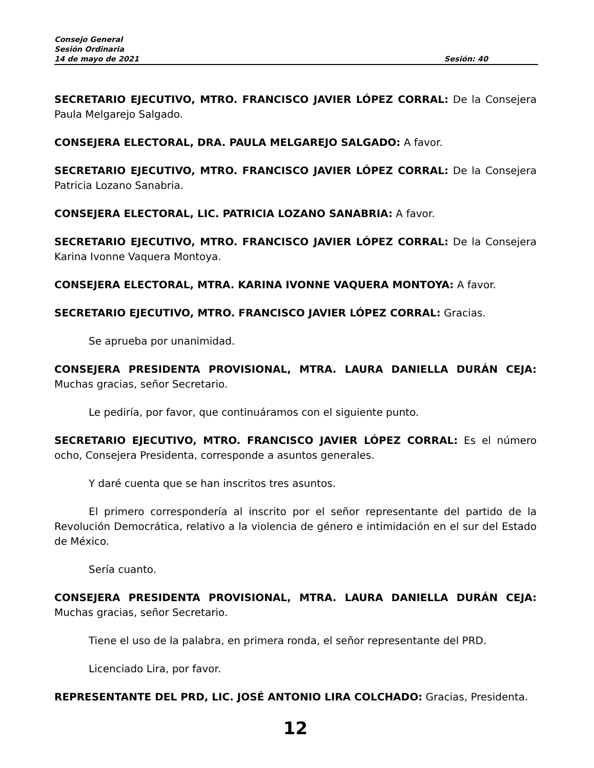Consejo General
Sesión Ordinaria
14 de mayo de 2021 Sesión: 40
SECRETARIO EJECUTIVO, MTRO. FRANCISCO JAVIER LÓPEZ CORRAL: De la Consejera Paula Melgarejo Salgado.
CONSEJERA ELECTORAL, DRA. PAULA MELGAREJO SALGADO: A favor.
SECRETARIO EJECUTIVO, MTRO. FRANCISCO JAVIER LÓPEZ CORRAL: De la Consejera Patricia Lozano Sanabria.
CONSEJERA ELECTORAL, LIC. PATRICIA LOZANO SANABRIA: A favor.
SECRETARIO EJECUTIVO, MTRO. FRANCISCO JAVIER LÓPEZ CORRAL: De la Consejera Karina Ivonne Vaquera Montoya.
CONSEJERA ELECTORAL, MTRA. KARINA IVONNE VAQUERA MONTOYA: A favor.
SECRETARIO EJECUTIVO, MTRO. FRANCISCO JAVIER LÓPEZ CORRAL: Gracias.
Se aprueba por unanimidad.
CONSEJERA PRESIDENTA PROVISIONAL, MTRA. LAURA DANIELLA DURÁN CEJA: Muchas gracias, señor Secretario.
Le pediría, por favor, que continuáramos con el siguiente punto.
SECRETARIO EJECUTIVO, MTRO. FRANCISCO JAVIER LÓPEZ CORRAL: Es el número ocho, Consejera Presidenta, corresponde a asuntos generales.
Y daré cuenta que se han inscritos tres asuntos.
El primero correspondería al inscrito por el señor representante del partido de la Revolución Democrática, relativo a la violencia de género e intimidación en el sur del Estado de México.
Sería cuanto.
CONSEJERA PRESIDENTA PROVISIONAL, MTRA. LAURA DANIELLA DURÁN CEJA: Muchas gracias, señor Secretario.
Tiene el uso de la palabra, en primera ronda, el señor representante del PRD.
Licenciado Lira, por favor.
REPRESENTANTE DEL PRD, LIC. JOSÉ ANTONIO LIRA COLCHADO: Gracias, Presidenta.
12